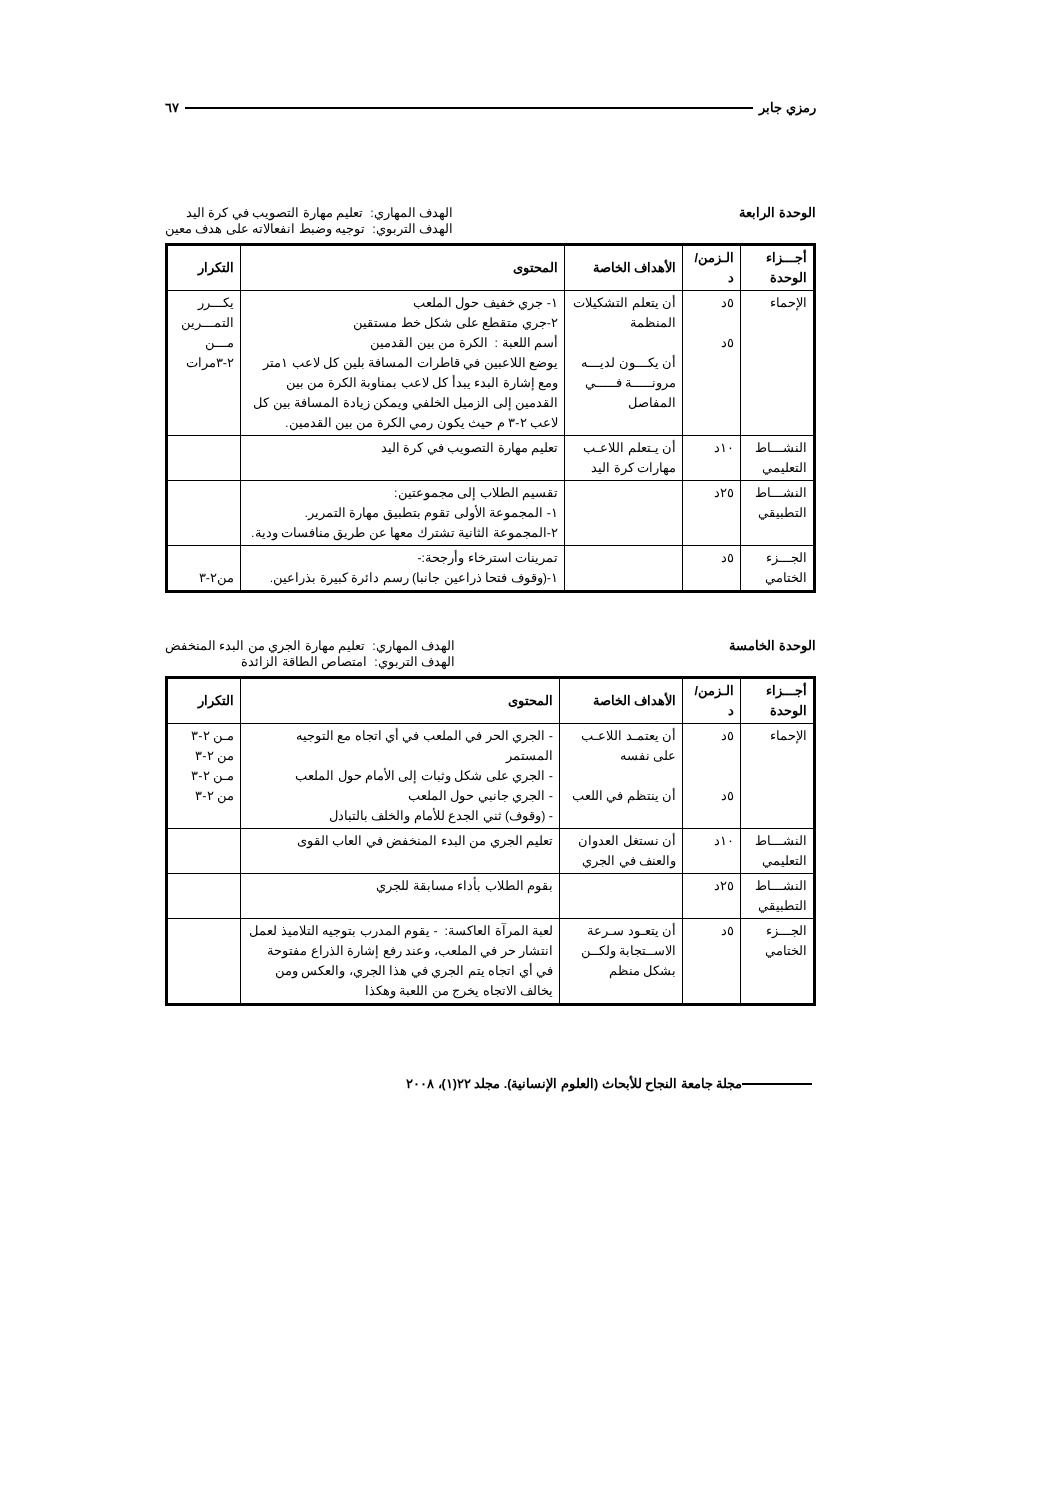رمزي جابر ٦٧
الوحدة الرابعة
الهدف المهاري: تعليم مهارة التصويب في كرة اليد
الهدف التربوي: توجيه وضبط انفعالاته على هدف معين
| أجـــزاء الوحدة | الـزمن/ د | الأهداف الخاصة | المحتوى | التكرار |
| --- | --- | --- | --- | --- |
| الإحماء | ٥د ٥د | أن يتعلم التشكيلات المنظمة أن يكـــون لديـــه مرونـــــة فـــــي المفاصل | ١- جري خفيف حول الملعب ٢-جري متقطع على شكل خط مستقين أسم اللعبة : الكرة من بين القدمين يوضع اللاعبين في قاطرات المسافة بلين كل لاعب ١متر ومع إشارة البدء يبدأ كل لاعب بمناوبة الكرة من بين القدمين إلى الزميل الخلفي ويمكن زيادة المسافة بين كل لاعب ٢-٣ م حيث يكون رمي الكرة من بين القدمين. | يكـــرر التمـــرين مـــن ٢-٣مرات |
| النشـــاط التعليمي | ١٠د | أن يـتعلم اللاعـب مهارات كرة اليد | تعليم مهارة التصويب في كرة اليد | |
| النشـــاط التطبيقي | ٢٥د | | تقسيم الطلاب إلى مجموعتين: ١- المجموعة الأولى تقوم بتطبيق مهارة التمرير. ٢-المجموعة الثانية تشترك معها عن طريق منافسات ودية. | |
| الجـــزء الختامي | ٥د | | تمرينات استرخاء وأرجحة:- ١-(وقوف فتحا ذراعين جانبا) رسم دائرة كبيرة بذراعين. | من٢-٣ |
الوحدة الخامسة
الهدف المهاري: تعليم مهارة الجري من البدء المنخفض
الهدف التربوي: امتصاص الطاقة الزائدة
| أجـــزاء الوحدة | الـزمن/ د | الأهداف الخاصة | المحتوى | التكرار |
| --- | --- | --- | --- | --- |
| الإحماء | ٥د ٥د | أن يعتمـد اللاعـب على نفسه أن ينتظم في اللعب | - الجري الحر في الملعب في أي اتجاه مع التوجيه المستمر - الجري على شكل وثبات إلى الأمام حول الملعب - الجري جانبي حول الملعب - (وقوف) ثني الجدع للأمام والخلف بالتبادل | مـن ٢-٣ من ٢-٣ مـن ٢-٣ من ٢-٣ |
| النشـــاط التعليمي | ١٠د | أن نستغل العدوان والعنف في الجري | تعليم الجري من البدء المنخفض في العاب القوى | |
| النشـــاط التطبيقي | ٢٥د | | بقوم الطلاب بأداء مسابقة للجري | |
| الجـــزء الختامي | ٥د | أن يتعـود سـرعة الاســتجابة ولكــن بشكل منظم | لعبة المرآة العاكسة: - يقوم المدرب بتوجيه التلاميذ لعمل انتشار حر في الملعب، وعند رفع إشارة الذراع مفتوحة في أي اتجاه يتم الجري في هذا الجري، والعكس ومن يخالف الاتجاه يخرج من اللعبة وهكذا | |
مجلة جامعة النجاح للأبحاث (العلوم الإنسانية). مجلد ٢٢(١)، ٢٠٠٨